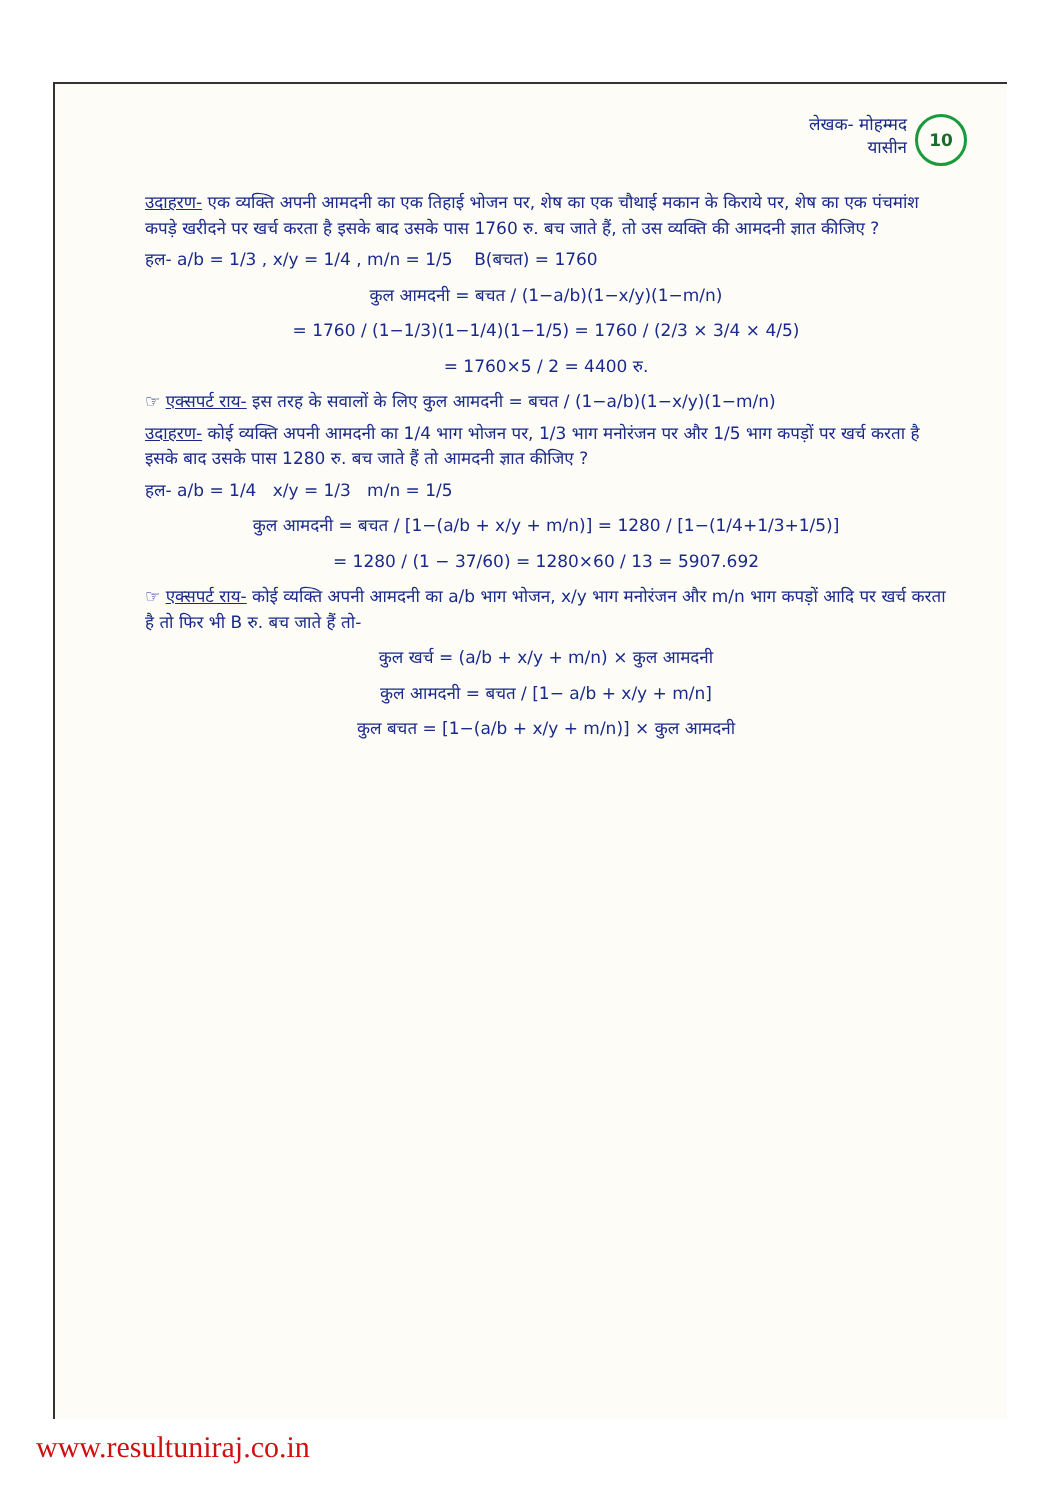लेखक- मोहम्मद
यासीन
10
उदाहरण- एक व्यक्ति अपनी आमदनी का एक तिहाई भोजन पर, शेष का एक चौथाई मकान के किराये पर, शेष का एक पंचमांश कपड़े खरीदने पर खर्च करता है इसके बाद उसके पास 1760 रु. बच जाते हैं, तो उस व्यक्ति की आमदनी ज्ञात कीजिए ?
हल- a/b = 1/3 , x/y = 1/4 , m/n = 1/5 B(बचत) = 1760
कुल आमदनी = बचत / (1−a/b)(1−x/y)(1−m/n)
= 1760 / (1−1/3)(1−1/4)(1−1/5) = 1760 / (2/3 × 3/4 × 4/5)
= 1760×5 / 2 = 4400 रु.
☞ एक्सपर्ट राय- इस तरह के सवालों के लिए कुल आमदनी = बचत / (1−a/b)(1−x/y)(1−m/n)
उदाहरण- कोई व्यक्ति अपनी आमदनी का 1/4 भाग भोजन पर, 1/3 भाग मनोरंजन पर और 1/5 भाग कपड़ों पर खर्च करता है इसके बाद उसके पास 1280 रु. बच जाते हैं तो आमदनी ज्ञात कीजिए ?
हल- a/b = 1/4 x/y = 1/3 m/n = 1/5
कुल आमदनी = बचत / [1−(a/b + x/y + m/n)] = 1280 / [1−(1/4+1/3+1/5)]
= 1280 / (1 − 37/60) = 1280×60 / 13 = 5907.692
☞ एक्सपर्ट राय- कोई व्यक्ति अपनी आमदनी का a/b भाग भोजन, x/y भाग मनोरंजन और m/n भाग कपड़ों आदि पर खर्च करता है तो फिर भी B रु. बच जाते हैं तो-
कुल खर्च = (a/b + x/y + m/n) × कुल आमदनी
कुल आमदनी = बचत / [1− a/b + x/y + m/n]
कुल बचत = [1−(a/b + x/y + m/n)] × कुल आमदनी
www.resultuniraj.co.in